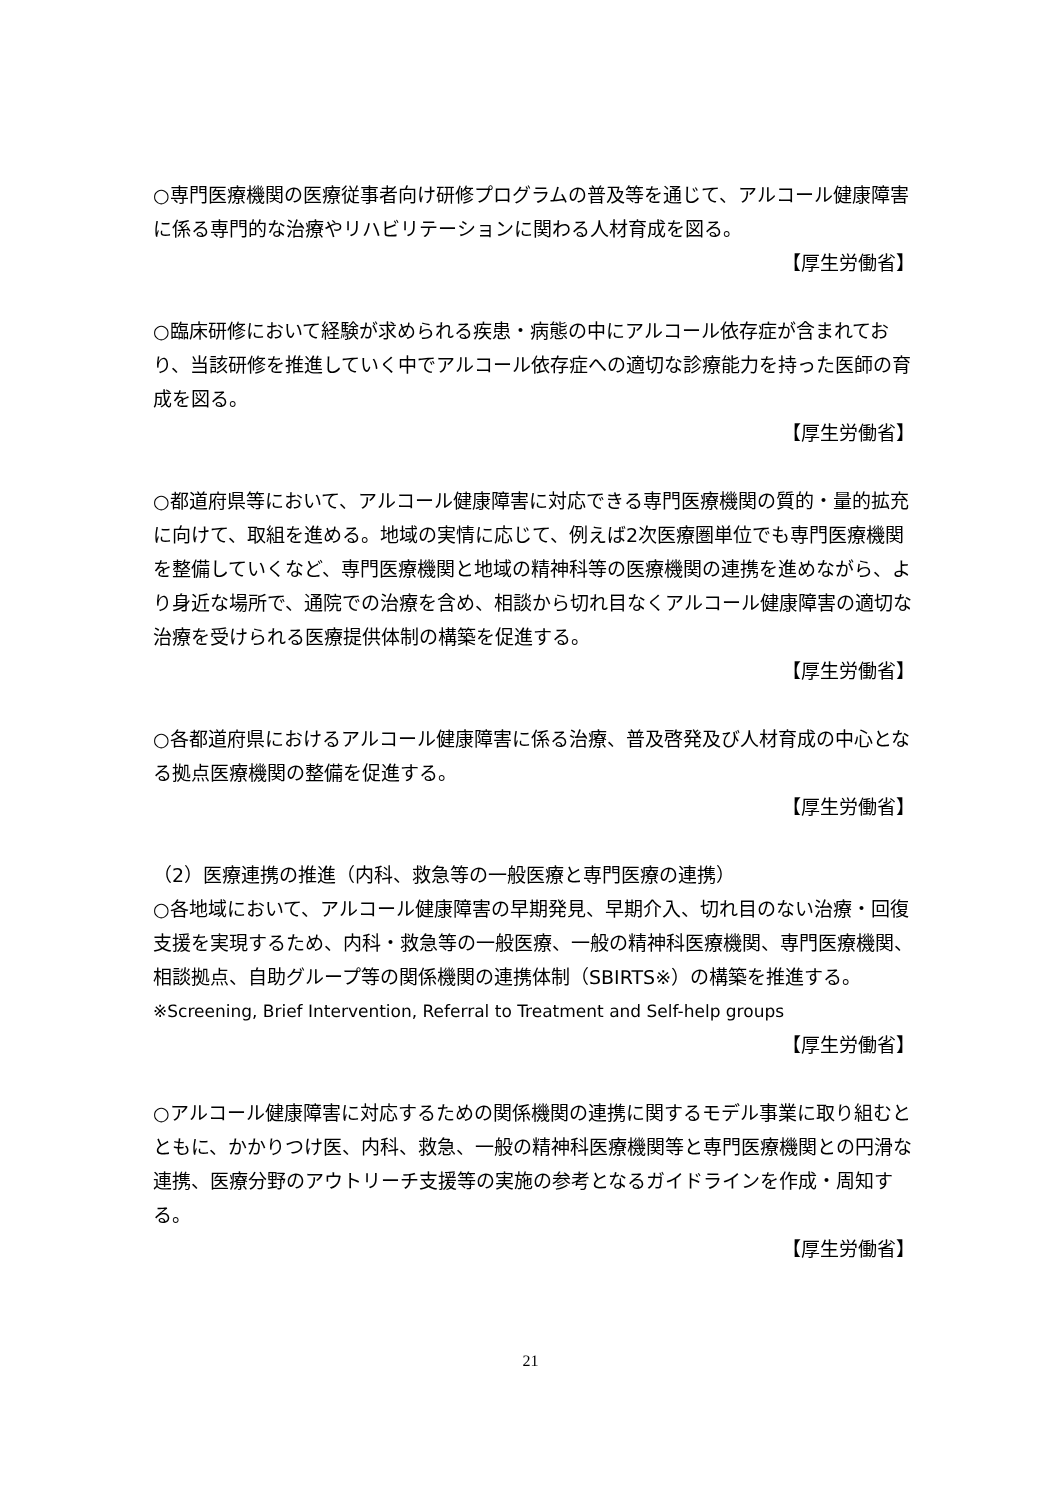○専門医療機関の医療従事者向け研修プログラムの普及等を通じて、アルコール健康障害に係る専門的な治療やリハビリテーションに関わる人材育成を図る。
【厚生労働省】
○臨床研修において経験が求められる疾患・病態の中にアルコール依存症が含まれており、当該研修を推進していく中でアルコール依存症への適切な診療能力を持った医師の育成を図る。
【厚生労働省】
○都道府県等において、アルコール健康障害に対応できる専門医療機関の質的・量的拡充に向けて、取組を進める。地域の実情に応じて、例えば2次医療圏単位でも専門医療機関を整備していくなど、専門医療機関と地域の精神科等の医療機関の連携を進めながら、より身近な場所で、通院での治療を含め、相談から切れ目なくアルコール健康障害の適切な治療を受けられる医療提供体制の構築を促進する。
【厚生労働省】
○各都道府県におけるアルコール健康障害に係る治療、普及啓発及び人材育成の中心となる拠点医療機関の整備を促進する。
【厚生労働省】
（2）医療連携の推進（内科、救急等の一般医療と専門医療の連携）
○各地域において、アルコール健康障害の早期発見、早期介入、切れ目のない治療・回復支援を実現するため、内科・救急等の一般医療、一般の精神科医療機関、専門医療機関、相談拠点、自助グループ等の関係機関の連携体制（SBIRTS※）の構築を推進する。
※Screening, Brief Intervention, Referral to Treatment and Self-help groups
【厚生労働省】
○アルコール健康障害に対応するための関係機関の連携に関するモデル事業に取り組むとともに、かかりつけ医、内科、救急、一般の精神科医療機関等と専門医療機関との円滑な連携、医療分野のアウトリーチ支援等の実施の参考となるガイドラインを作成・周知する。
【厚生労働省】
21